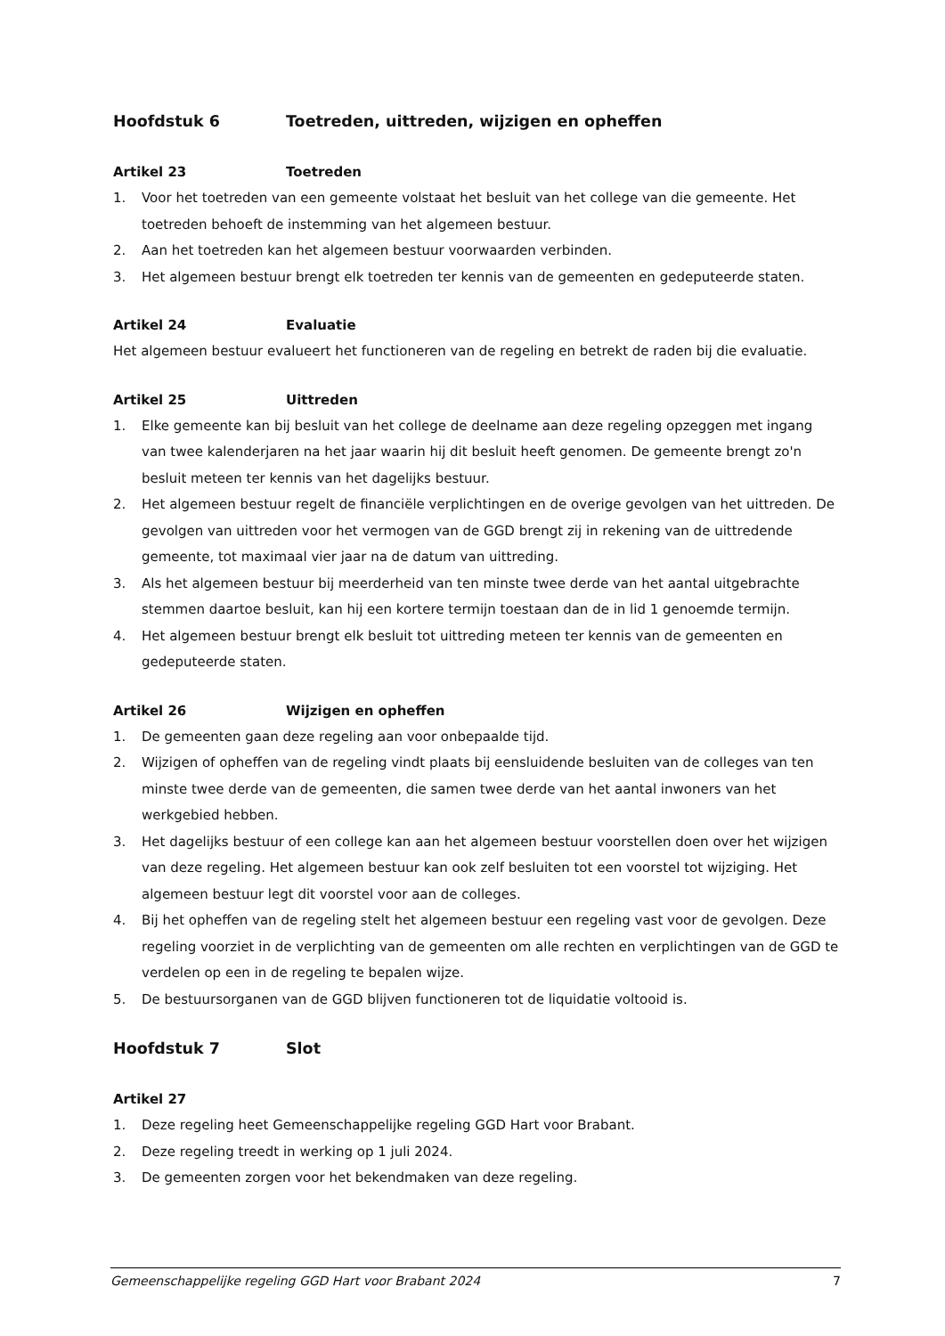Hoofdstuk 6 Toetreden, uittreden, wijzigen en opheffen
Artikel 23 Toetreden
1. Voor het toetreden van een gemeente volstaat het besluit van het college van die gemeente. Het toetreden behoeft de instemming van het algemeen bestuur.
2. Aan het toetreden kan het algemeen bestuur voorwaarden verbinden.
3. Het algemeen bestuur brengt elk toetreden ter kennis van de gemeenten en gedeputeerde staten.
Artikel 24 Evaluatie
Het algemeen bestuur evalueert het functioneren van de regeling en betrekt de raden bij die evaluatie.
Artikel 25 Uittreden
1. Elke gemeente kan bij besluit van het college de deelname aan deze regeling opzeggen met ingang van twee kalenderjaren na het jaar waarin hij dit besluit heeft genomen. De gemeente brengt zo'n besluit meteen ter kennis van het dagelijks bestuur.
2. Het algemeen bestuur regelt de financiële verplichtingen en de overige gevolgen van het uittreden. De gevolgen van uittreden voor het vermogen van de GGD brengt zij in rekening van de uittredende gemeente, tot maximaal vier jaar na de datum van uittreding.
3. Als het algemeen bestuur bij meerderheid van ten minste twee derde van het aantal uitgebrachte stemmen daartoe besluit, kan hij een kortere termijn toestaan dan de in lid 1 genoemde termijn.
4. Het algemeen bestuur brengt elk besluit tot uittreding meteen ter kennis van de gemeenten en gedeputeerde staten.
Artikel 26 Wijzigen en opheffen
1. De gemeenten gaan deze regeling aan voor onbepaalde tijd.
2. Wijzigen of opheffen van de regeling vindt plaats bij eensluidende besluiten van de colleges van ten minste twee derde van de gemeenten, die samen twee derde van het aantal inwoners van het werkgebied hebben.
3. Het dagelijks bestuur of een college kan aan het algemeen bestuur voorstellen doen over het wijzigen van deze regeling. Het algemeen bestuur kan ook zelf besluiten tot een voorstel tot wijziging. Het algemeen bestuur legt dit voorstel voor aan de colleges.
4. Bij het opheffen van de regeling stelt het algemeen bestuur een regeling vast voor de gevolgen. Deze regeling voorziet in de verplichting van de gemeenten om alle rechten en verplichtingen van de GGD te verdelen op een in de regeling te bepalen wijze.
5. De bestuursorganen van de GGD blijven functioneren tot de liquidatie voltooid is.
Hoofdstuk 7 Slot
Artikel 27
1. Deze regeling heet Gemeenschappelijke regeling GGD Hart voor Brabant.
2. Deze regeling treedt in werking op 1 juli 2024.
3. De gemeenten zorgen voor het bekendmaken van deze regeling.
Gemeenschappelijke regeling GGD Hart voor Brabant 2024 7